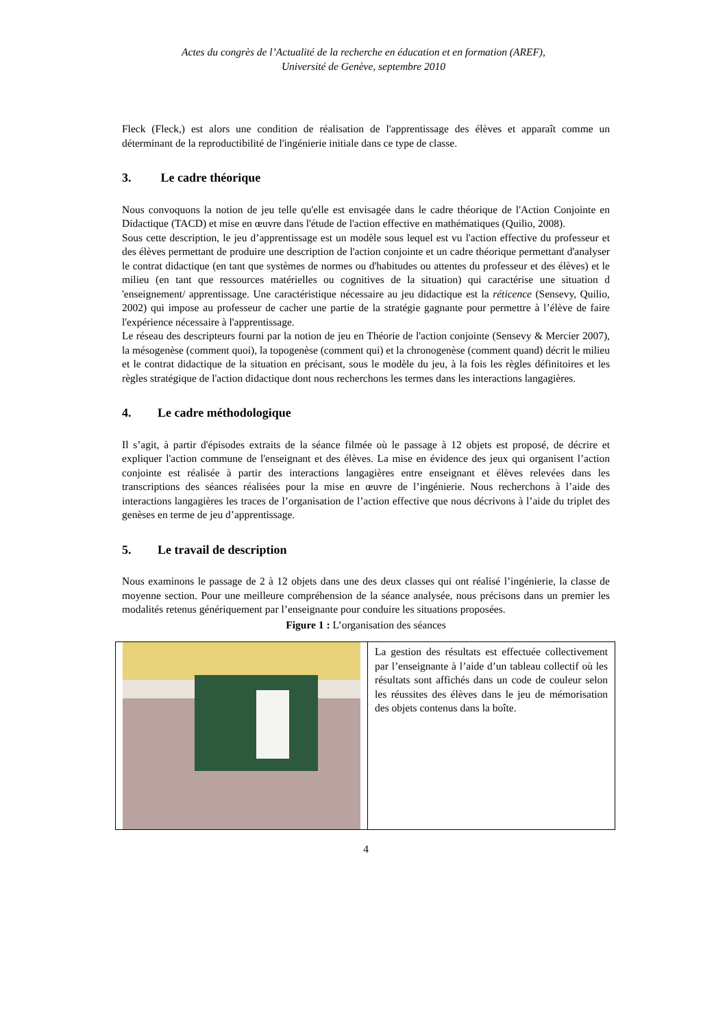Actes du congrès de l’Actualité de la recherche en éducation et en formation (AREF),
Université de Genève, septembre 2010
Fleck (Fleck,) est alors une condition de réalisation de l'apprentissage des élèves et apparaît comme un déterminant de la reproductibilité de l'ingénierie initiale dans ce type de classe.
3. Le cadre théorique
Nous convoquons la notion de jeu telle qu'elle est envisagée dans le cadre théorique de l'Action Conjointe en Didactique (TACD) et mise en œuvre dans l'étude de l'action effective en mathématiques (Quilio, 2008).
Sous cette description, le jeu d’apprentissage est un modèle sous lequel est vu l'action effective du professeur et des élèves permettant de produire une description de l'action conjointe et un cadre théorique permettant d'analyser le contrat didactique (en tant que systèmes de normes ou d'habitudes ou attentes du professeur et des élèves) et le milieu (en tant que ressources matérielles ou cognitives de la situation) qui caractérise une situation d 'enseignement/ apprentissage. Une caractéristique nécessaire au jeu didactique est la réticence (Sensevy, Quilio, 2002) qui impose au professeur de cacher une partie de la stratégie gagnante pour permettre à l’élève de faire l'expérience nécessaire à l'apprentissage.
Le réseau des descripteurs fourni par la notion de jeu en Théorie de l'action conjointe (Sensevy & Mercier 2007), la mésogenèse (comment quoi), la topogenèse (comment qui) et la chronogenèse (comment quand) décrit le milieu et le contrat didactique de la situation en précisant, sous le modèle du jeu, à la fois les règles définitoires et les règles stratégique de l'action didactique dont nous recherchons les termes dans les interactions langagières.
4. Le cadre méthodologique
Il s’agit, à partir d'épisodes extraits de la séance filmée où le passage à 12 objets est proposé, de décrire et expliquer l'action commune de l'enseignant et des élèves. La mise en évidence des jeux qui organisent l’action conjointe est réalisée à partir des interactions langagières entre enseignant et élèves relevées dans les transcriptions des séances réalisées pour la mise en œuvre de l’ingénierie. Nous recherchons à l’aide des interactions langagières les traces de l’organisation de l’action effective que nous décrivons à l’aide du triplet des genèses en terme de jeu d’apprentissage.
5. Le travail de description
Nous examinons le passage de 2 à 12 objets dans une des deux classes qui ont réalisé l’ingénierie, la classe de moyenne section. Pour une meilleure compréhension de la séance analysée, nous précisons dans un premier les modalités retenus génériquement par l’enseignante pour conduire les situations proposées.
Figure 1 : L’organisation des séances
| | La gestion des résultats est effectuée collectivement par l’enseignante à l’aide d’un tableau collectif où les résultats sont affichés dans un code de couleur selon les réussites des élèves dans le jeu de mémorisation des objets contenus dans la boîte. |
4